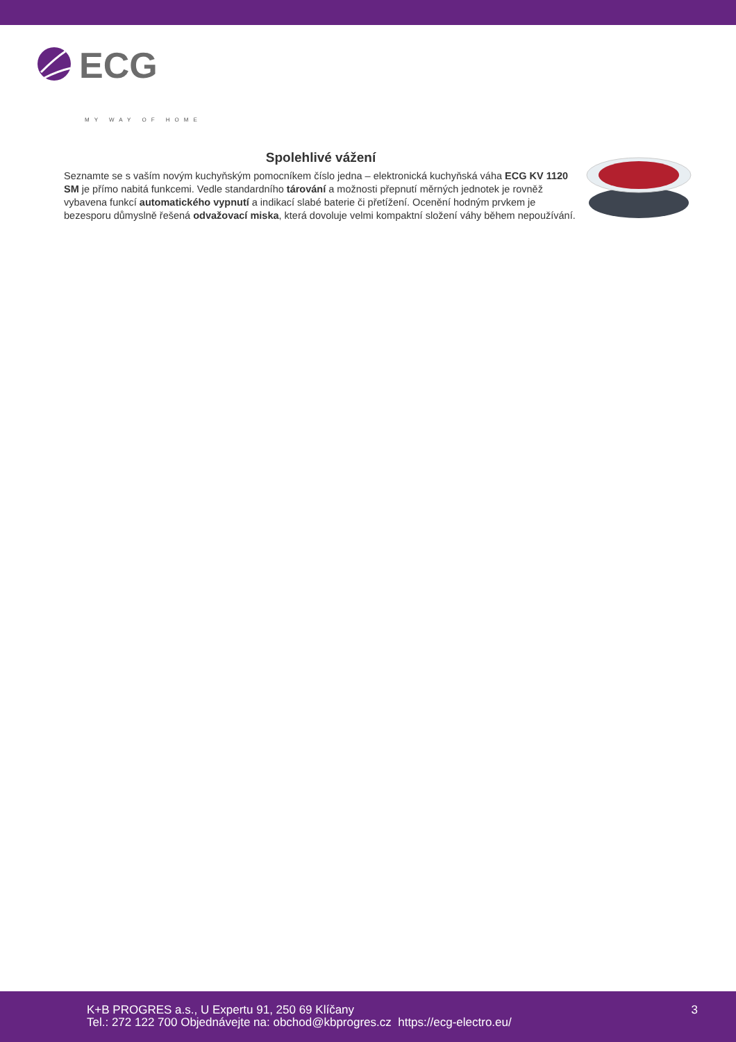ECG
MY WAY OF HOME
Spolehlivé vážení
Seznamte se s vaším novým kuchyňským pomocníkem číslo jedna – elektronická kuchyňská váha ECG KV 1120 SM je přímo nabitá funkcemi. Vedle standardního tárování a možnosti přepnutí měrných jednotek je rovněž vybavena funkcí automatického vypnutí a indikací slabé baterie či přetížení. Ocenění hodným prvkem je bezesporu důmyslně řešená odvažovací miska, která dovoluje velmi kompaktní složení váhy během nepoužívání.
K+B PROGRES a.s., U Expertu 91, 250 69 Klíčany
Tel.: 272 122 700 Objednávejte na: obchod@kbprogres.cz https://ecg-electro.eu/
3